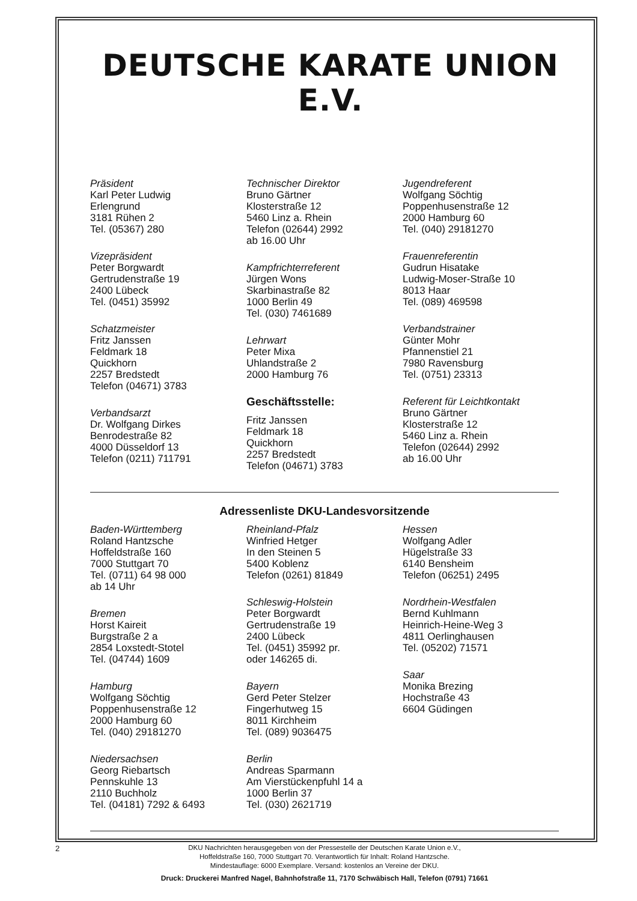DEUTSCHE KARATE UNION E.V.
Präsident
Karl Peter Ludwig
Erlengrund
3181 Rühen 2
Tel. (05367) 280
Vizepräsident
Peter Borgwardt
Gertrudenstraße 19
2400 Lübeck
Tel. (0451) 35992
Schatzmeister
Fritz Janssen
Feldmark 18
Quickhorn
2257 Bredstedt
Telefon (04671) 3783
Verbandsarzt
Dr. Wolfgang Dirkes
Benrodestraße 82
4000 Düsseldorf 13
Telefon (0211) 711791
Technischer Direktor
Bruno Gärtner
Klosterstraße 12
5460 Linz a. Rhein
Telefon (02644) 2992
ab 16.00 Uhr
Kampfrichterreferent
Jürgen Wons
Skarbinastraße 82
1000 Berlin 49
Tel. (030) 7461689
Lehrwart
Peter Mixa
Uhlandstraße 2
2000 Hamburg 76
Geschäftsstelle:
Fritz Janssen
Feldmark 18
Quickhorn
2257 Bredstedt
Telefon (04671) 3783
Jugendreferent
Wolfgang Söchtig
Poppenhusenstraße 12
2000 Hamburg 60
Tel. (040) 29181270
Frauenreferentin
Gudrun Hisatake
Ludwig-Moser-Straße 10
8013 Haar
Tel. (089) 469598
Verbandstrainer
Günter Mohr
Pfannenstiel 21
7980 Ravensburg
Tel. (0751) 23313
Referent für Leichtkontakt
Bruno Gärtner
Klosterstraße 12
5460 Linz a. Rhein
Telefon (02644) 2992
ab 16.00 Uhr
Adressenliste DKU-Landesvorsitzende
Baden-Württemberg
Roland Hantzsche
Hoffeldstraße 160
7000 Stuttgart 70
Tel. (0711) 64 98 000
ab 14 Uhr
Bremen
Horst Kaireit
Burgstraße 2 a
2854 Loxstedt-Stotel
Tel. (04744) 1609
Hamburg
Wolfgang Söchtig
Poppenhusenstraße 12
2000 Hamburg 60
Tel. (040) 29181270
Niedersachsen
Georg Riebartsch
Pennskuhle 13
2110 Buchholz
Tel. (04181) 7292 & 6493
Rheinland-Pfalz
Winfried Hetger
In den Steinen 5
5400 Koblenz
Telefon (0261) 81849
Schleswig-Holstein
Peter Borgwardt
Gertrudenstraße 19
2400 Lübeck
Tel. (0451) 35992 pr.
oder 146265 di.
Bayern
Gerd Peter Stelzer
Fingerhutweg 15
8011 Kirchheim
Tel. (089) 9036475
Berlin
Andreas Sparmann
Am Vierstückenpfuhl 14 a
1000 Berlin 37
Tel. (030) 2621719
Hessen
Wolfgang Adler
Hügelstraße 33
6140 Bensheim
Telefon (06251) 2495
Nordrhein-Westfalen
Bernd Kuhlmann
Heinrich-Heine-Weg 3
4811 Oerlinghausen
Tel. (05202) 71571
Saar
Monika Brezing
Hochstraße 43
6604 Güdingen
DKU Nachrichten herausgegeben von der Pressestelle der Deutschen Karate Union e.V.,
Hoffeldstraße 160, 7000 Stuttgart 70. Verantwortlich für Inhalt: Roland Hantzsche.
Mindestauflage: 6000 Exemplare. Versand: kostenlos an Vereine der DKU.
Druck: Druckerei Manfred Nagel, Bahnhofstraße 11, 7170 Schwäbisch Hall, Telefon (0791) 71661
2